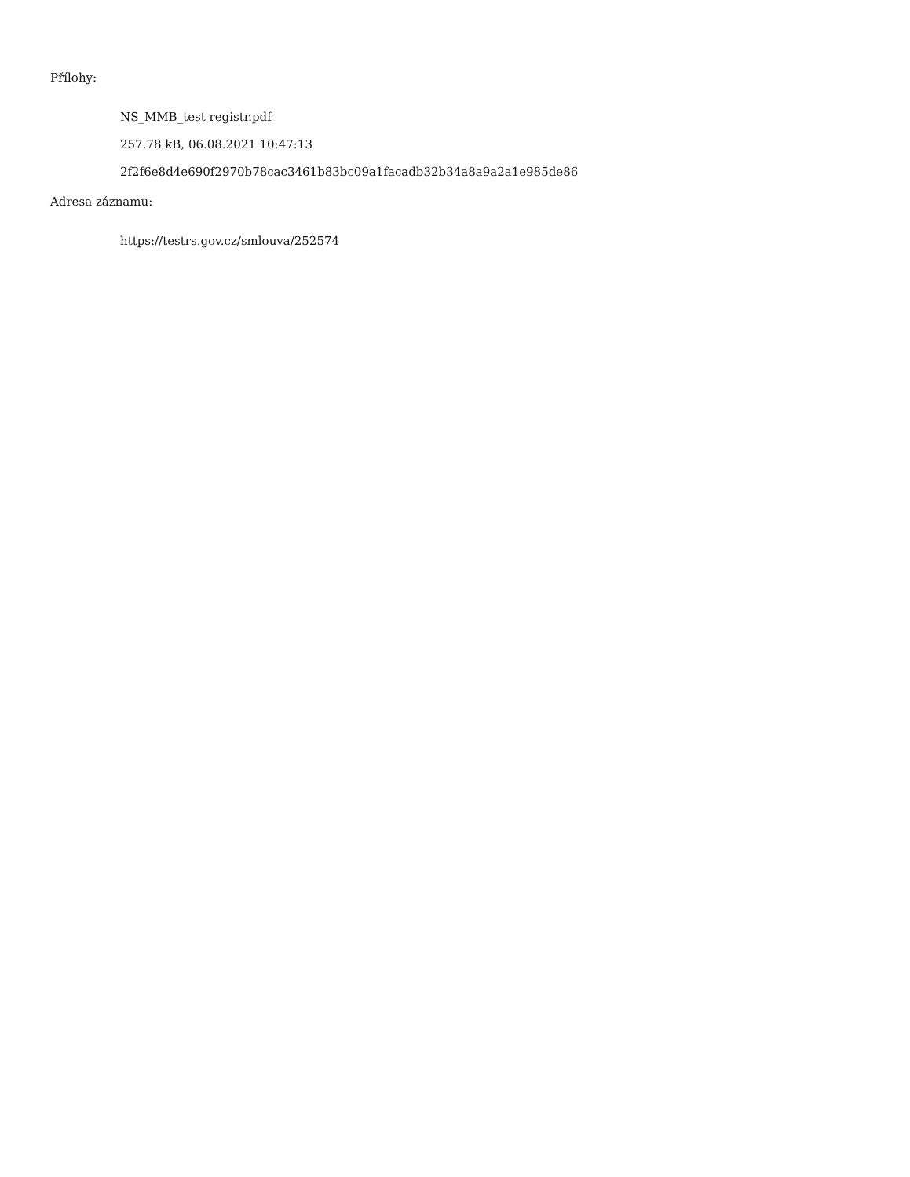Přílohy:
NS_MMB_test registr.pdf
257.78 kB, 06.08.2021 10:47:13
2f2f6e8d4e690f2970b78cac3461b83bc09a1facadb32b34a8a9a2a1e985de86
Adresa záznamu:
https://testrs.gov.cz/smlouva/252574